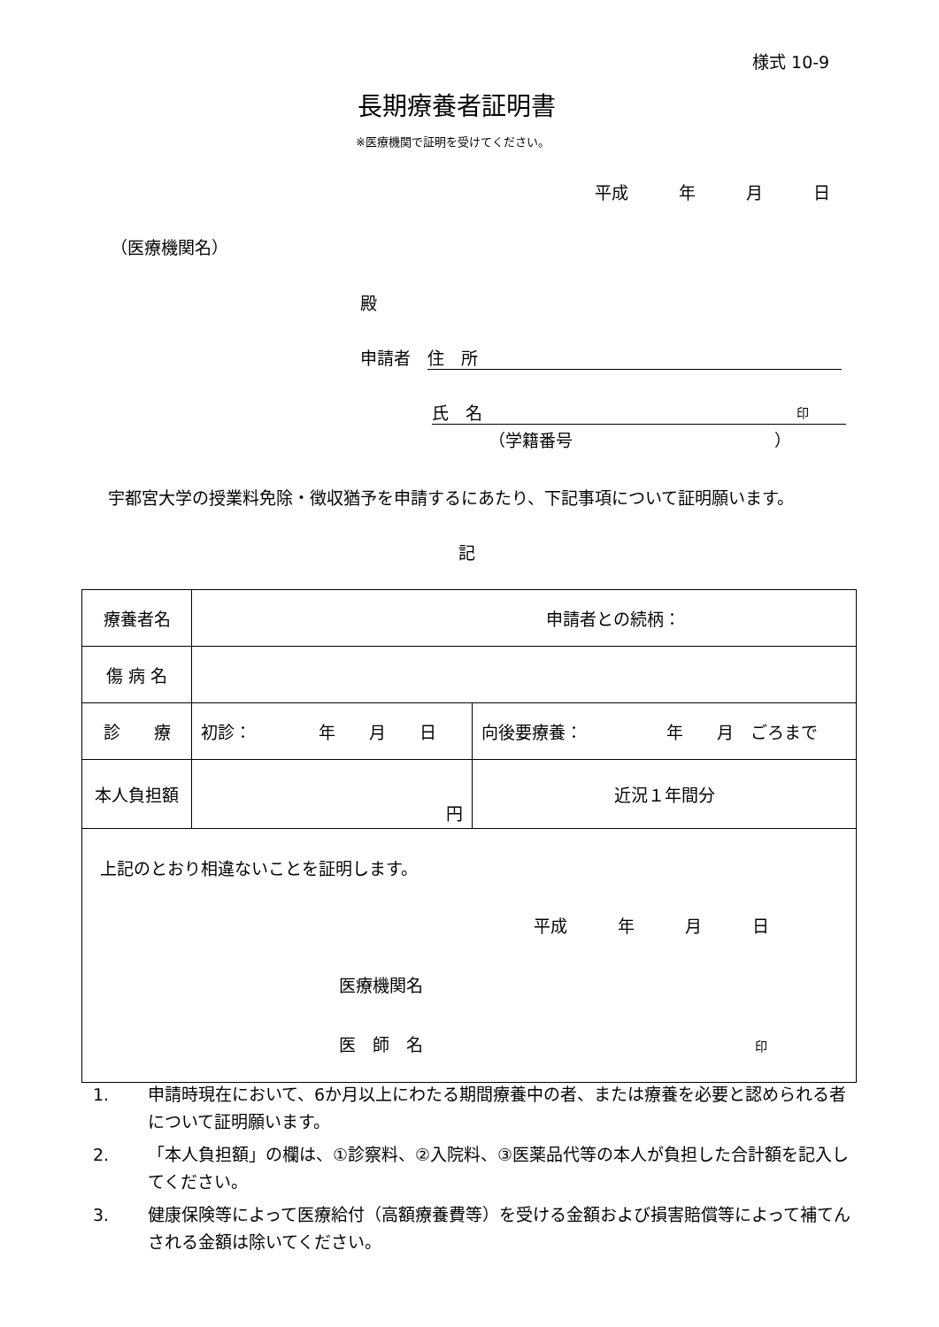様式 10-9
長期療養者証明書
※医療機関で証明を受けてください。
平成　　　年　　　月　　　日
（医療機関名）
殿
申請者　住　所
氏　名 印
（学籍番号　　　　　　　　　　　　）
宇都宮大学の授業料免除・徴収猶予を申請するにあたり、下記事項について証明願います。
記
| 療養者名 | 申請者との続柄： | |
| 傷 病 名 | | |
| 診 療 | 初診： 年 月 日 | 向後要療養： 年 月 ごろまで |
| 本人負担額 | 円 | 近況１年間分 |
| 上記のとおり相違ないことを証明します。 平成 年 月 日 医療機関名 医 師 名 印 | | |
1. 申請時現在において、6か月以上にわたる期間療養中の者、または療養を必要と認められる者について証明願います。
2. 「本人負担額」の欄は、①診察料、②入院料、③医薬品代等の本人が負担した合計額を記入してください。
3. 健康保険等によって医療給付（高額療養費等）を受ける金額および損害賠償等によって補てんされる金額は除いてください。